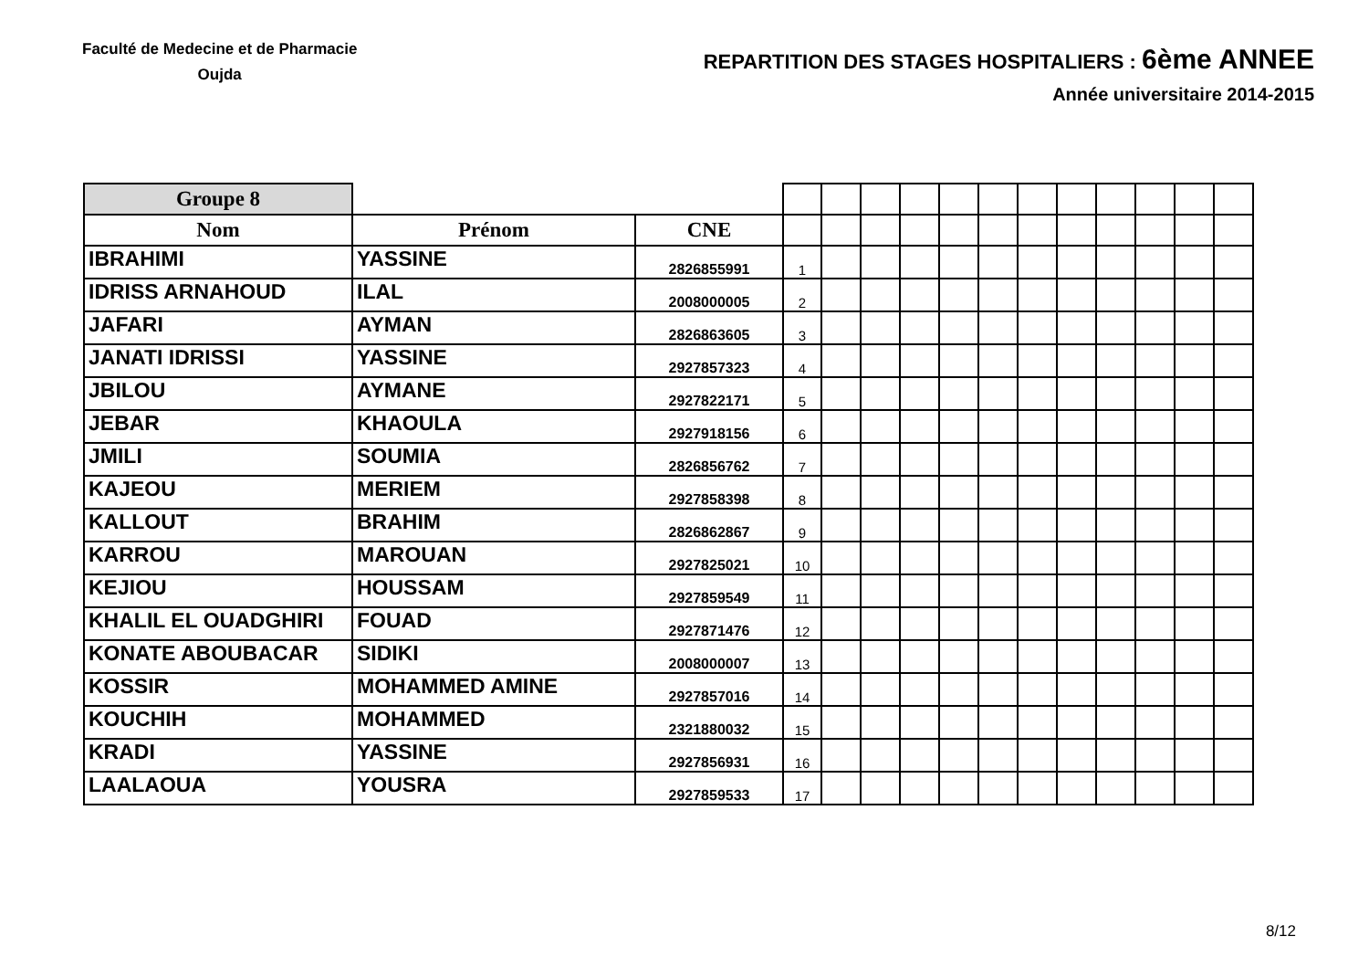Faculté de Medecine et de Pharmacie
Oujda
REPARTITION DES STAGES HOSPITALIERS : 6ème ANNEE
Année universitaire 2014-2015
| Groupe 8 | | | | | | | | | | | | | | |
| Nom | Prénom | CNE | | | | | | | | | | | | |
| IBRAHIMI | YASSINE | 2826855991 | 1 | | | | | | | | | | | |
| IDRISS ARNAHOUD | ILAL | 2008000005 | 2 | | | | | | | | | | | |
| JAFARI | AYMAN | 2826863605 | 3 | | | | | | | | | | | |
| JANATI IDRISSI | YASSINE | 2927857323 | 4 | | | | | | | | | | | |
| JBILOU | AYMANE | 2927822171 | 5 | | | | | | | | | | | |
| JEBAR | KHAOULA | 2927918156 | 6 | | | | | | | | | | | |
| JMILI | SOUMIA | 2826856762 | 7 | | | | | | | | | | | |
| KAJEOU | MERIEM | 2927858398 | 8 | | | | | | | | | | | |
| KALLOUT | BRAHIM | 2826862867 | 9 | | | | | | | | | | | |
| KARROU | MAROUAN | 2927825021 | 10 | | | | | | | | | | | |
| KEJIOU | HOUSSAM | 2927859549 | 11 | | | | | | | | | | | |
| KHALIL EL OUADGHIRI | FOUAD | 2927871476 | 12 | | | | | | | | | | | |
| KONATE ABOUBACAR | SIDIKI | 2008000007 | 13 | | | | | | | | | | | |
| KOSSIR | MOHAMMED AMINE | 2927857016 | 14 | | | | | | | | | | | |
| KOUCHIH | MOHAMMED | 2321880032 | 15 | | | | | | | | | | | |
| KRADI | YASSINE | 2927856931 | 16 | | | | | | | | | | | |
| LAALAOUA | YOUSRA | 2927859533 | 17 | | | | | | | | | | | |
8/12